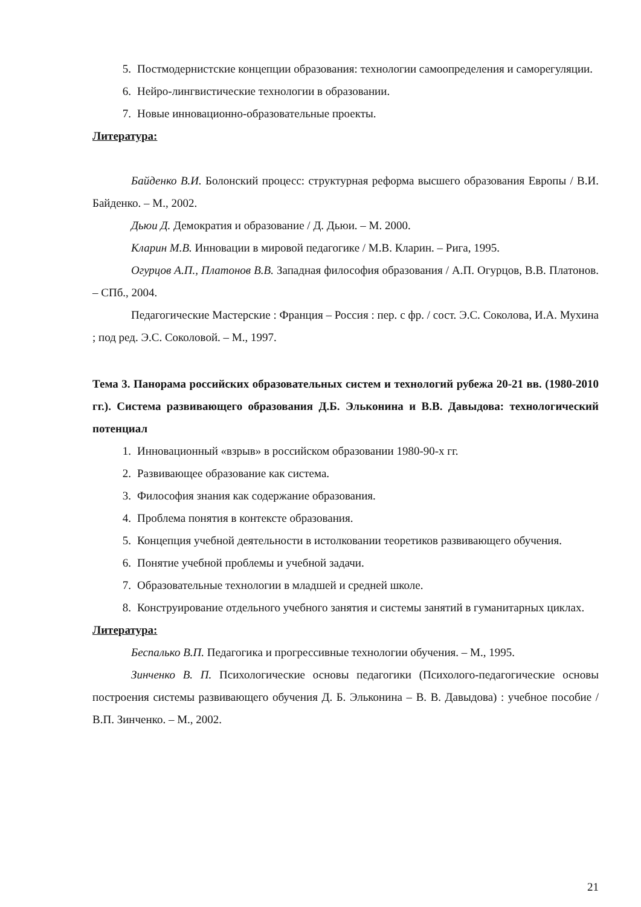5. Постмодернистские концепции образования: технологии самоопределения и саморегуляции.
6. Нейро-лингвистические технологии в образовании.
7. Новые инновационно-образовательные проекты.
Литература:
Байденко В.И. Болонский процесс: структурная реформа высшего образования Европы / В.И. Байденко. – М., 2002.
Дьюи Д. Демократия и образование / Д. Дьюи. – М. 2000.
Кларин М.В. Инновации в мировой педагогике / М.В. Кларин. – Рига, 1995.
Огурцов А.П., Платонов В.В. Западная философия образования / А.П. Огурцов, В.В. Платонов. – СПб., 2004.
Педагогические Мастерские : Франция – Россия : пер. с фр. / сост. Э.С. Соколова, И.А. Мухина ; под ред. Э.С. Соколовой. – М., 1997.
Тема 3. Панорама российских образовательных систем и технологий рубежа 20-21 вв. (1980-2010 гг.). Система развивающего образования Д.Б. Эльконина и В.В. Давыдова: технологический потенциал
1. Инновационный «взрыв» в российском образовании 1980-90-х гг.
2. Развивающее образование как система.
3. Философия знания как содержание образования.
4. Проблема понятия в контексте образования.
5. Концепция учебной деятельности в истолковании теоретиков развивающего обучения.
6. Понятие учебной проблемы и учебной задачи.
7. Образовательные технологии в младшей и средней школе.
8. Конструирование отдельного учебного занятия и системы занятий в гуманитарных циклах.
Литература:
Беспалько В.П. Педагогика и прогрессивные технологии обучения. – М., 1995.
Зинченко В. П. Психологические основы педагогики (Психолого-педагогические основы построения системы развивающего обучения Д. Б. Эльконина – В. В. Давыдова) : учебное пособие / В.П. Зинченко. – М., 2002.
21